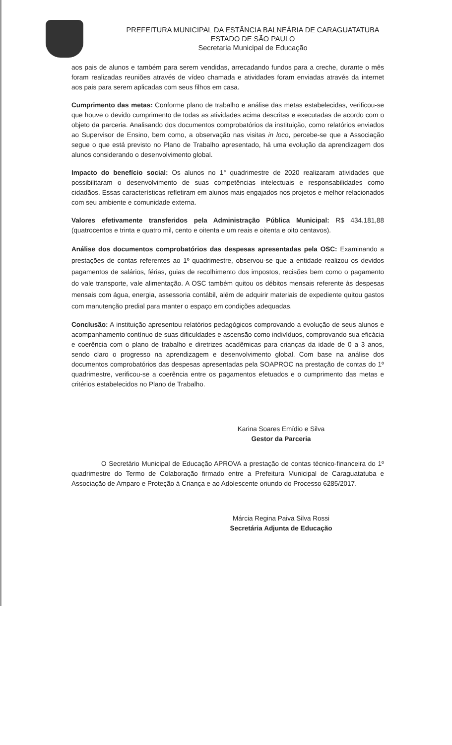PREFEITURA MUNICIPAL DA ESTÂNCIA BALNEÁRIA DE CARAGUATATUBA
ESTADO DE SÃO PAULO
Secretaria Municipal de Educação
aos pais de alunos e também para serem vendidas, arrecadando fundos para a creche, durante o mês foram realizadas reuniões através de vídeo chamada e atividades foram enviadas através da internet aos pais para serem aplicadas com seus filhos em casa.
Cumprimento das metas: Conforme plano de trabalho e análise das metas estabelecidas, verificou-se que houve o devido cumprimento de todas as atividades acima descritas e executadas de acordo com o objeto da parceria. Analisando dos documentos comprobatórios da instituição, como relatórios enviados ao Supervisor de Ensino, bem como, a observação nas visitas in loco, percebe-se que a Associação segue o que está previsto no Plano de Trabalho apresentado, há uma evolução da aprendizagem dos alunos considerando o desenvolvimento global.
Impacto do benefício social: Os alunos no 1° quadrimestre de 2020 realizaram atividades que possibilitaram o desenvolvimento de suas competências intelectuais e responsabilidades como cidadãos. Essas características refletiram em alunos mais engajados nos projetos e melhor relacionados com seu ambiente e comunidade externa.
Valores efetivamente transferidos pela Administração Pública Municipal: R$ 434.181,88 (quatrocentos e trinta e quatro mil, cento e oitenta e um reais e oitenta e oito centavos).
Análise dos documentos comprobatórios das despesas apresentadas pela OSC: Examinando a prestações de contas referentes ao 1º quadrimestre, observou-se que a entidade realizou os devidos pagamentos de salários, férias, guias de recolhimento dos impostos, recisões bem como o pagamento do vale transporte, vale alimentação. A OSC também quitou os débitos mensais referente às despesas mensais com água, energia, assessoria contábil, além de adquirir materiais de expediente quitou gastos com manutenção predial para manter o espaço em condições adequadas.
Conclusão: A instituição apresentou relatórios pedagógicos comprovando a evolução de seus alunos e acompanhamento contínuo de suas dificuldades e ascensão como indivíduos, comprovando sua eficácia e coerência com o plano de trabalho e diretrizes acadêmicas para crianças da idade de 0 a 3 anos, sendo claro o progresso na aprendizagem e desenvolvimento global. Com base na análise dos documentos comprobatórios das despesas apresentadas pela SOAPROC na prestação de contas do 1º quadrimestre, verificou-se a coerência entre os pagamentos efetuados e o cumprimento das metas e critérios estabelecidos no Plano de Trabalho.
Karina Soares Emídio e Silva
Gestor da Parceria
O Secretário Municipal de Educação APROVA a prestação de contas técnico-financeira do 1º quadrimestre do Termo de Colaboração firmado entre a Prefeitura Municipal de Caraguatatuba e Associação de Amparo e Proteção à Criança e ao Adolescente oriundo do Processo 6285/2017.
Márcia Regina Paiva Silva Rossi
Secretária Adjunta de Educação